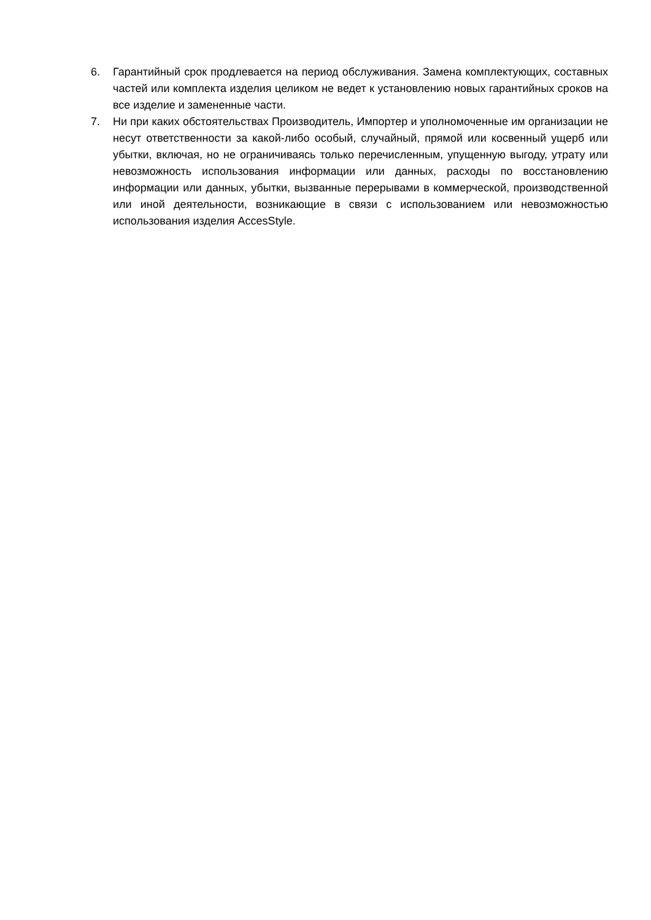6. Гарантийный срок продлевается на период обслуживания. Замена комплектующих, составных частей или комплекта изделия целиком не ведет к установлению новых гарантийных сроков на все изделие и замененные части.
7. Ни при каких обстоятельствах Производитель, Импортер и уполномоченные им организации не несут ответственности за какой-либо особый, случайный, прямой или косвенный ущерб или убытки, включая, но не ограничиваясь только перечисленным, упущенную выгоду, утрату или невозможность использования информации или данных, расходы по восстановлению информации или данных, убытки, вызванные перерывами в коммерческой, производственной или иной деятельности, возникающие в связи с использованием или невозможностью использования изделия AccesStyle.